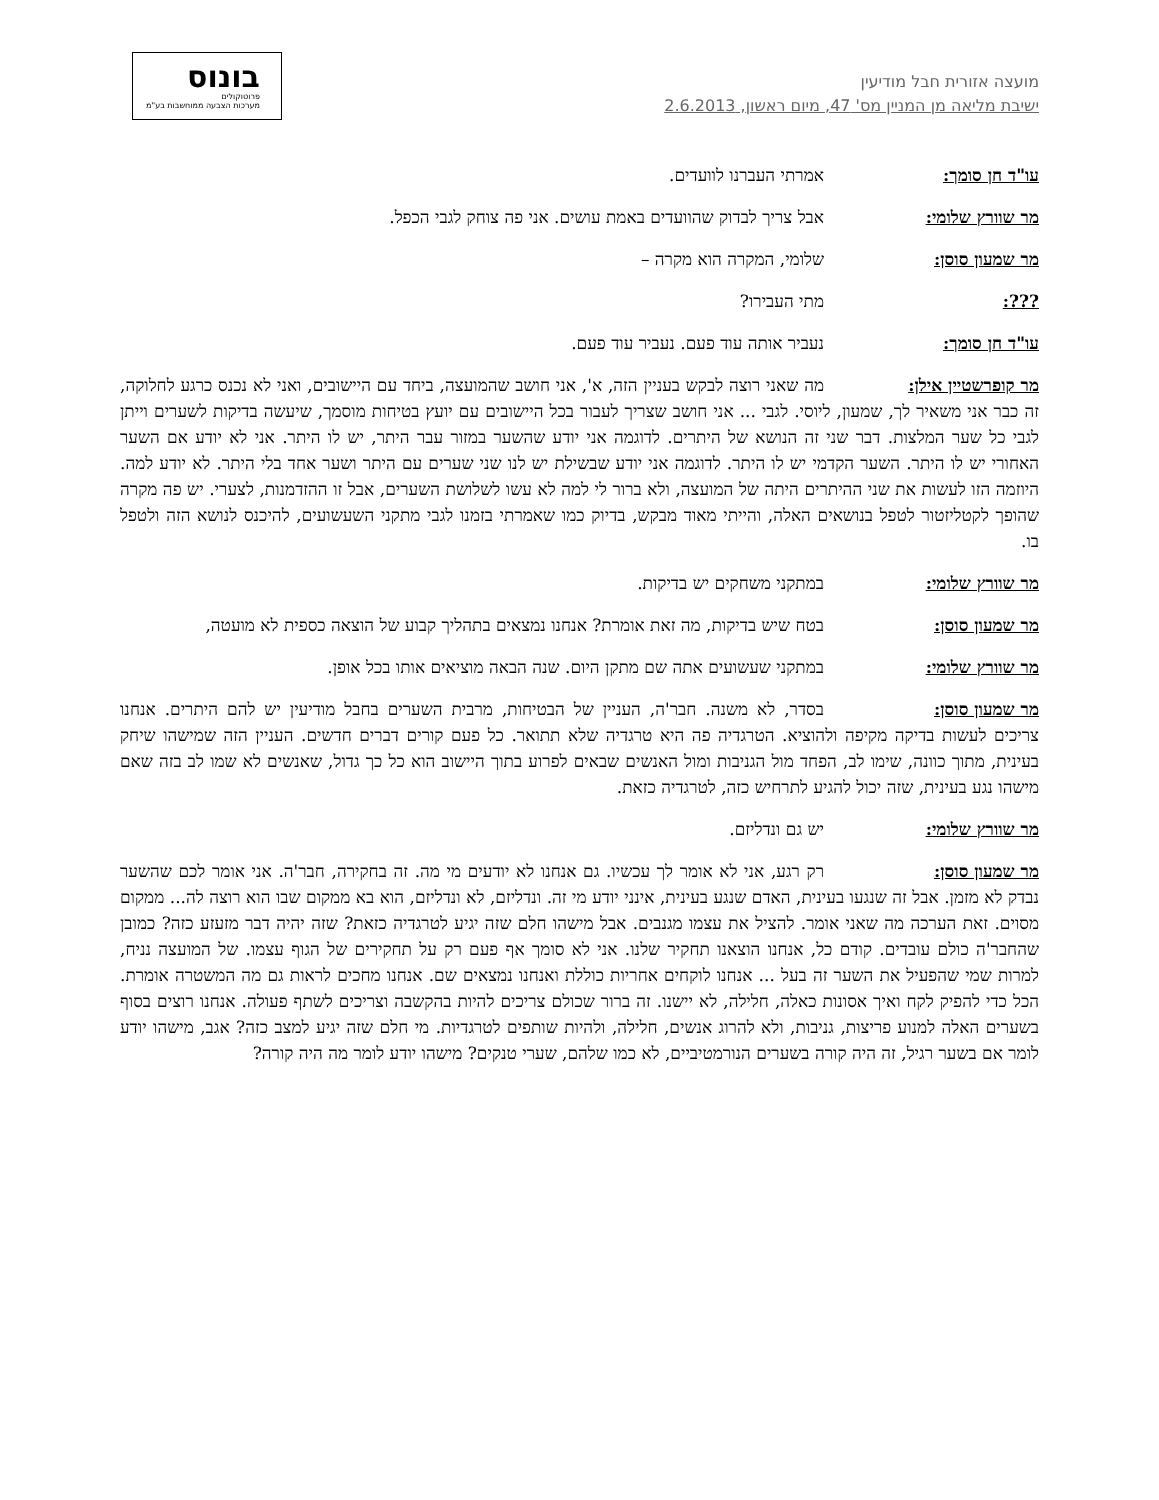מועצה אזורית חבל מודיעין
ישיבת מליאה מן המניין מס' 47, מיום ראשון, 2.6.2013
בונוס
פרוטוקולים
מערכות הצבעה ממוחשבות בע"מ
עו"ד חן סומך: אמרתי העברנו לוועדים.
מר שוורץ שלומי: אבל צריך לבדוק שהוועדים באמת עושים. אני פה צוחק לגבי הכפל.
מר שמעון סוסן: שלומי, המקרה הוא מקרה –
???: מתי העבירו?
עו"ד חן סומך: נעביר אותה עוד פעם. נעביר עוד פעם.
מר קופרשטיין אילן: מה שאני רוצה לבקש בעניין הזה, א', אני חושב שהמועצה, ביחד עם היישובים, ואני לא נכנס כרגע לחלוקה, זה כבר אני משאיר לך, שמעון, ליוסי. לגבי ... אני חושב שצריך לעבור בכל היישובים עם יועץ בטיחות מוסמך, שיעשה בדיקות לשערים וייתן לגבי כל שער המלצות. דבר שני זה הנושא של היתרים. לדוגמה אני יודע שהשער במזור עבר היתר, יש לו היתר. אני לא יודע אם השער האחורי יש לו היתר. השער הקדמי יש לו היתר. לדוגמה אני יודע שבשילת יש לנו שני שערים עם היתר ושער אחד בלי היתר. לא יודע למה. היוזמה הזו לעשות את שני ההיתרים היתה של המועצה, ולא ברור לי למה לא עשו לשלושת השערים, אבל זו ההזדמנות, לצערי. יש פה מקרה שהופך לקטליזטור לטפל בנושאים האלה, והייתי מאוד מבקש, בדיוק כמו שאמרתי בזמנו לגבי מתקני השעשועים, להיכנס לנושא הזה ולטפל בו.
מר שוורץ שלומי: במתקני משחקים יש בדיקות.
מר שמעון סוסן: בטח שיש בדיקות, מה זאת אומרת? אנחנו נמצאים בתהליך קבוע של הוצאה כספית לא מועטה,
מר שוורץ שלומי: במתקני שעשועים אתה שם מתקן היום. שנה הבאה מוציאים אותו בכל אופן.
מר שמעון סוסן: בסדר, לא משנה. חבר'ה, העניין של הבטיחות, מרבית השערים בחבל מודיעין יש להם היתרים. אנחנו צריכים לעשות בדיקה מקיפה ולהוציא. הטרגדיה פה היא טרגדיה שלא תתואר. כל פעם קורים דברים חדשים. העניין הזה שמישהו שיחק בעינית, מתוך כוונה, שימו לב, הפחד מול הגניבות ומול האנשים שבאים לפרוע בתוך היישוב הוא כל כך גדול, שאנשים לא שמו לב בזה שאם מישהו נגע בעינית, שזה יכול להגיע לתרחיש כזה, לטרגדיה כזאת.
מר שוורץ שלומי: יש גם ונדליזם.
מר שמעון סוסן: רק רגע, אני לא אומר לך עכשיו. גם אנחנו לא יודעים מי מה. זה בחקירה, חבר'ה. אני אומר לכם שהשער נבדק לא מזמן. אבל זה שנגעו בעינית, האדם שנגע בעינית, אינני יודע מי זה. ונדליזם, לא ונדליזם, הוא בא ממקום שבו הוא רוצה לה... ממקום מסוים. זאת הערכה מה שאני אומר. להציל את עצמו מגנבים. אבל מישהו חלם שזה יגיע לטרגדיה כזאת? שזה יהיה דבר מזעזע כזה? כמובן שהחבר'ה כולם עובדים. קודם כל, אנחנו הוצאנו תחקיר שלנו. אני לא סומך אף פעם רק על תחקירים של הגוף עצמו. של המועצה נניח, למרות שמי שהפעיל את השער זה בעל ... אנחנו לוקחים אחריות כוללת ואנחנו נמצאים שם. אנחנו מחכים לראות גם מה המשטרה אומרת. הכל כדי להפיק לקח ואיך אסונות כאלה, חלילה, לא יישנו. זה ברור שכולם צריכים להיות בהקשבה וצריכים לשתף פעולה. אנחנו רוצים בסוף בשערים האלה למנוע פריצות, גניבות, ולא להרוג אנשים, חלילה, ולהיות שותפים לטרגדיות. מי חלם שזה יגיע למצב כזה? אגב, מישהו יודע לומר אם בשער רגיל, זה היה קורה בשערים הנורמטיביים, לא כמו שלהם, שערי טנקים? מישהו יודע לומר מה היה קורה?